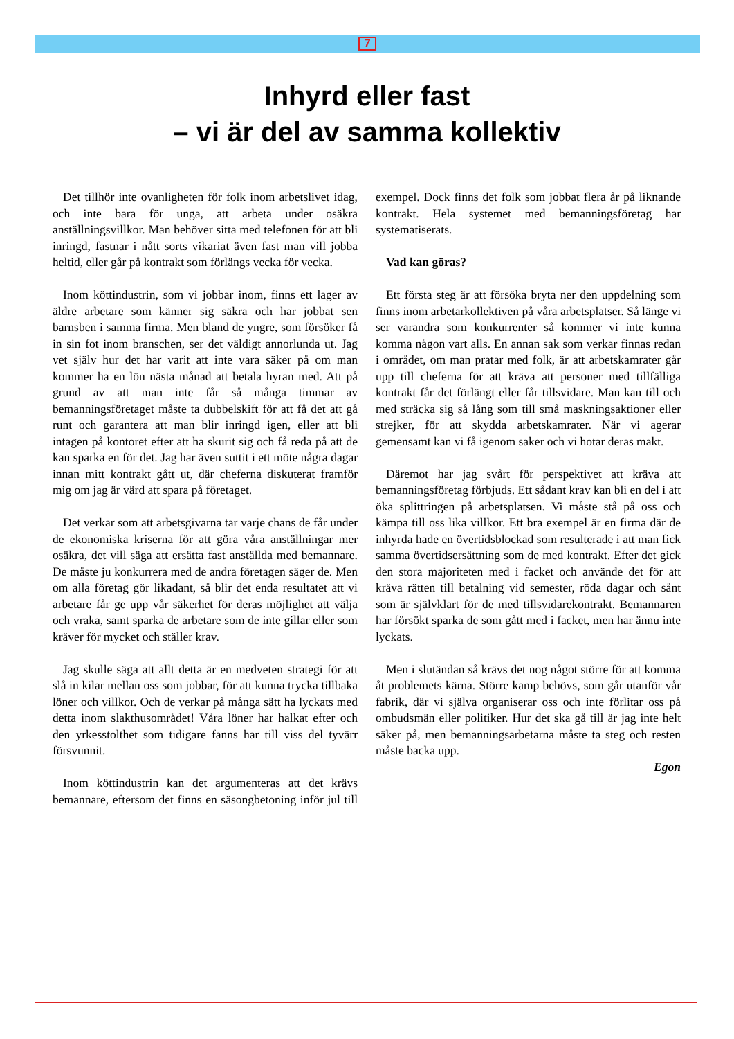7
Inhyrd eller fast
– vi är del av samma kollektiv
Det tillhör inte ovanligheten för folk inom arbetslivet idag, och inte bara för unga, att arbeta under osäkra anställningsvillkor. Man behöver sitta med telefonen för att bli inringd, fastnar i nått sorts vikariat även fast man vill jobba heltid, eller går på kontrakt som förlängs vecka för vecka.
Inom köttindustrin, som vi jobbar inom, finns ett lager av äldre arbetare som känner sig säkra och har jobbat sen barnsben i samma firma. Men bland de yngre, som försöker få in sin fot inom branschen, ser det väldigt annorlunda ut. Jag vet själv hur det har varit att inte vara säker på om man kommer ha en lön nästa månad att betala hyran med. Att på grund av att man inte får så många timmar av bemanningsföretaget måste ta dubbelskift för att få det att gå runt och garantera att man blir inringd igen, eller att bli intagen på kontoret efter att ha skurit sig och få reda på att de kan sparka en för det. Jag har även suttit i ett möte några dagar innan mitt kontrakt gått ut, där cheferna diskuterat framför mig om jag är värd att spara på företaget.
Det verkar som att arbetsgivarna tar varje chans de får under de ekonomiska kriserna för att göra våra anställningar mer osäkra, det vill säga att ersätta fast anställda med bemannare. De måste ju konkurrera med de andra företagen säger de. Men om alla företag gör likadant, så blir det enda resultatet att vi arbetare får ge upp vår säkerhet för deras möjlighet att välja och vraka, samt sparka de arbetare som de inte gillar eller som kräver för mycket och ställer krav.
Jag skulle säga att allt detta är en medveten strategi för att slå in kilar mellan oss som jobbar, för att kunna trycka tillbaka löner och villkor. Och de verkar på många sätt ha lyckats med detta inom slakthusområdet! Våra löner har halkat efter och den yrkesstolthet som tidigare fanns har till viss del tyvärr försvunnit.
Inom köttindustrin kan det argumenteras att det krävs bemannare, eftersom det finns en säsongbetoning inför jul till exempel. Dock finns det folk som jobbat flera år på liknande kontrakt. Hela systemet med bemanningsföretag har systematiserats.
Vad kan göras?
Ett första steg är att försöka bryta ner den uppdelning som finns inom arbetarkollektiven på våra arbetsplatser. Så länge vi ser varandra som konkurrenter så kommer vi inte kunna komma någon vart alls. En annan sak som verkar finnas redan i området, om man pratar med folk, är att arbetskamrater går upp till cheferna för att kräva att personer med tillfälliga kontrakt får det förlängt eller får tillsvidare. Man kan till och med sträcka sig så lång som till små maskningsaktioner eller strejker, för att skydda arbetskamrater. När vi agerar gemensamt kan vi få igenom saker och vi hotar deras makt.
Däremot har jag svårt för perspektivet att kräva att bemanningsföretag förbjuds. Ett sådant krav kan bli en del i att öka splittringen på arbetsplatsen. Vi måste stå på oss och kämpa till oss lika villkor. Ett bra exempel är en firma där de inhyrda hade en övertidsblockad som resulterade i att man fick samma övertidsersättning som de med kontrakt. Efter det gick den stora majoriteten med i facket och använde det för att kräva rätten till betalning vid semester, röda dagar och sånt som är självklart för de med tillsvidarekontrakt. Bemannaren har försökt sparka de som gått med i facket, men har ännu inte lyckats.
Men i slutändan så krävs det nog något större för att komma åt problemets kärna. Större kamp behövs, som går utanför vår fabrik, där vi själva organiserar oss och inte förlitar oss på ombudsmän eller politiker. Hur det ska gå till är jag inte helt säker på, men bemanningsarbetarna måste ta steg och resten måste backa upp.
Egon